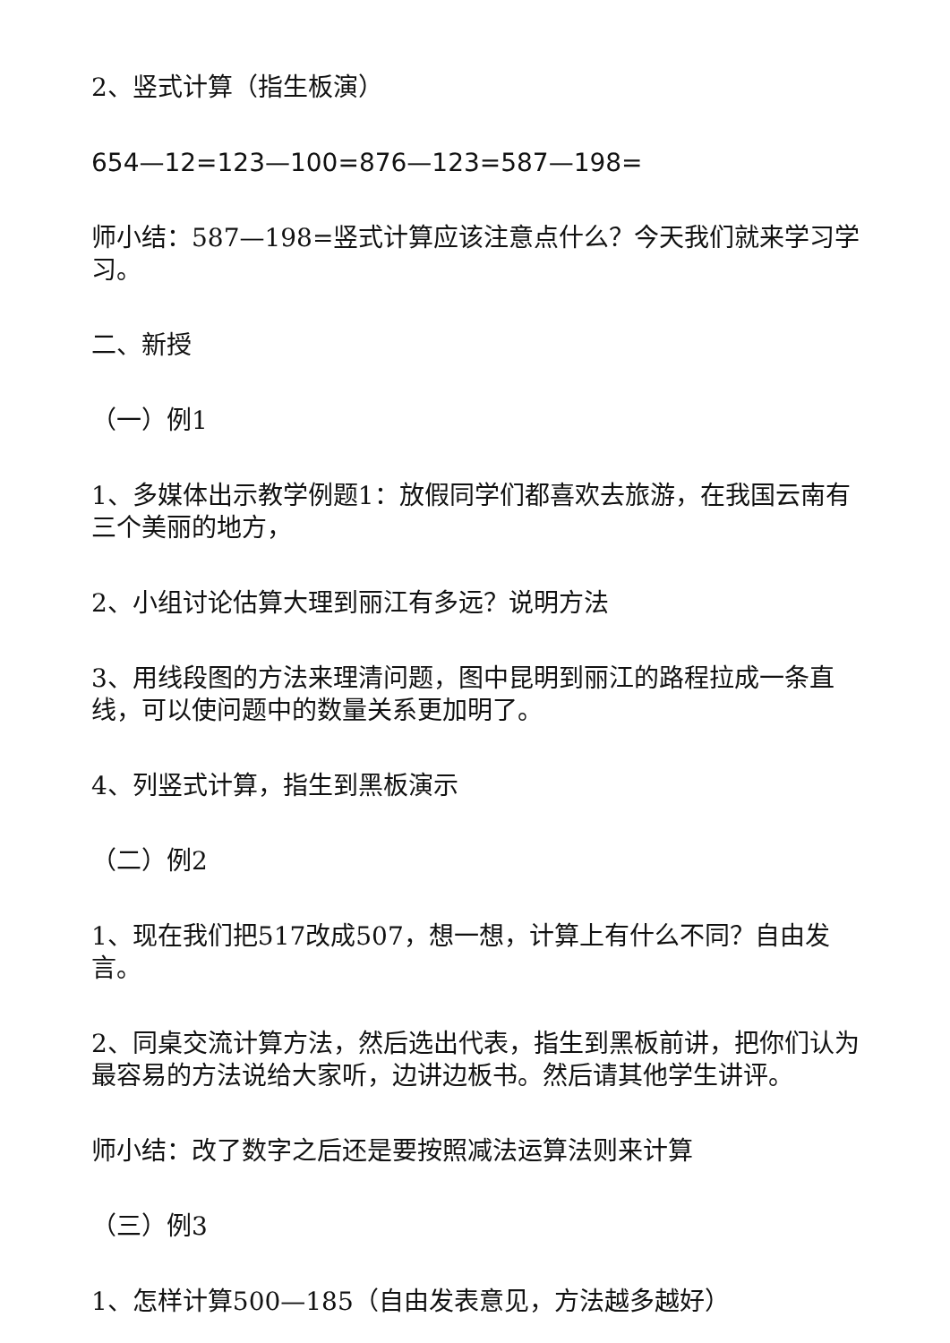2、竖式计算（指生板演）
654—12=123—100=876—123=587—198=
师小结：587—198=竖式计算应该注意点什么？今天我们就来学习学习。
二、新授
（一）例1
1、多媒体出示教学例题1：放假同学们都喜欢去旅游，在我国云南有三个美丽的地方，
2、小组讨论估算大理到丽江有多远？说明方法
3、用线段图的方法来理清问题，图中昆明到丽江的路程拉成一条直线，可以使问题中的数量关系更加明了。
4、列竖式计算，指生到黑板演示
（二）例2
1、现在我们把517改成507，想一想，计算上有什么不同？自由发言。
2、同桌交流计算方法，然后选出代表，指生到黑板前讲，把你们认为最容易的方法说给大家听，边讲边板书。然后请其他学生讲评。
师小结：改了数字之后还是要按照减法运算法则来计算
（三）例3
1、怎样计算500—185（自由发表意见，方法越多越好）